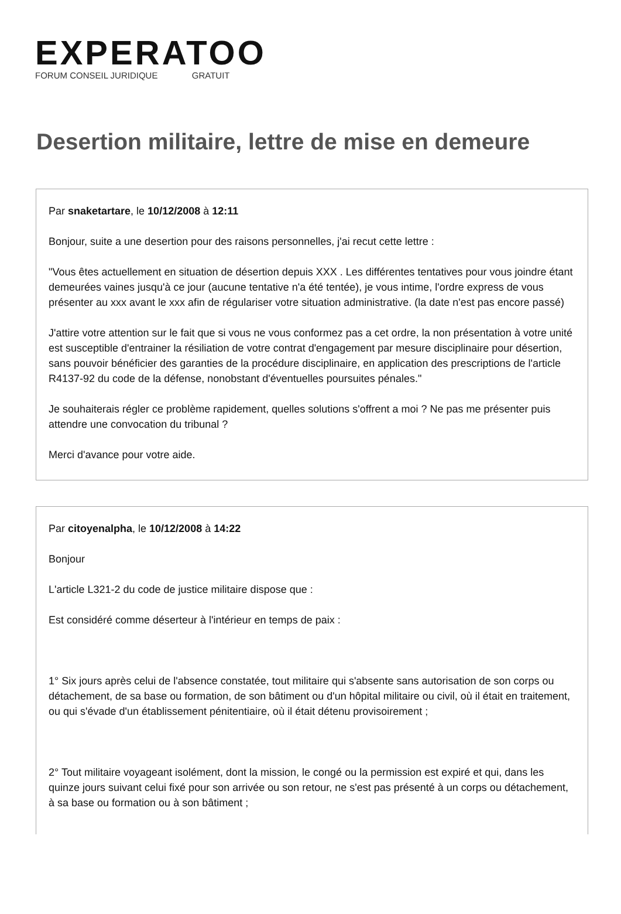EXPERATOO
FORUM CONSEIL JURIDIQUE GRATUIT
Desertion militaire, lettre de mise en demeure
Par snaketartare, le 10/12/2008 à 12:11
Bonjour, suite a une desertion pour des raisons personnelles, j'ai recut cette lettre :
"Vous êtes actuellement en situation de désertion depuis XXX . Les différentes tentatives pour vous joindre étant demeurées vaines jusqu'à ce jour (aucune tentative n'a été tentée), je vous intime, l'ordre express de vous présenter au xxx avant le xxx afin de régulariser votre situation administrative. (la date n'est pas encore passé)
J'attire votre attention sur le fait que si vous ne vous conformez pas a cet ordre, la non présentation à votre unité est susceptible d'entrainer la résiliation de votre contrat d'engagement par mesure disciplinaire pour désertion, sans pouvoir bénéficier des garanties de la procédure disciplinaire, en application des prescriptions de l'article R4137-92 du code de la défense, nonobstant d'éventuelles poursuites pénales."
Je souhaiterais régler ce problème rapidement, quelles solutions s'offrent a moi ? Ne pas me présenter puis attendre une convocation du tribunal ?
Merci d'avance pour votre aide.
Par citoyenalpha, le 10/12/2008 à 14:22
Bonjour
L'article L321-2 du code de justice militaire dispose que :
Est considéré comme déserteur à l'intérieur en temps de paix :
1° Six jours après celui de l'absence constatée, tout militaire qui s'absente sans autorisation de son corps ou détachement, de sa base ou formation, de son bâtiment ou d'un hôpital militaire ou civil, où il était en traitement, ou qui s'évade d'un établissement pénitentiaire, où il était détenu provisoirement ;
2° Tout militaire voyageant isolément, dont la mission, le congé ou la permission est expiré et qui, dans les quinze jours suivant celui fixé pour son arrivée ou son retour, ne s'est pas présenté à un corps ou détachement, à sa base ou formation ou à son bâtiment ;